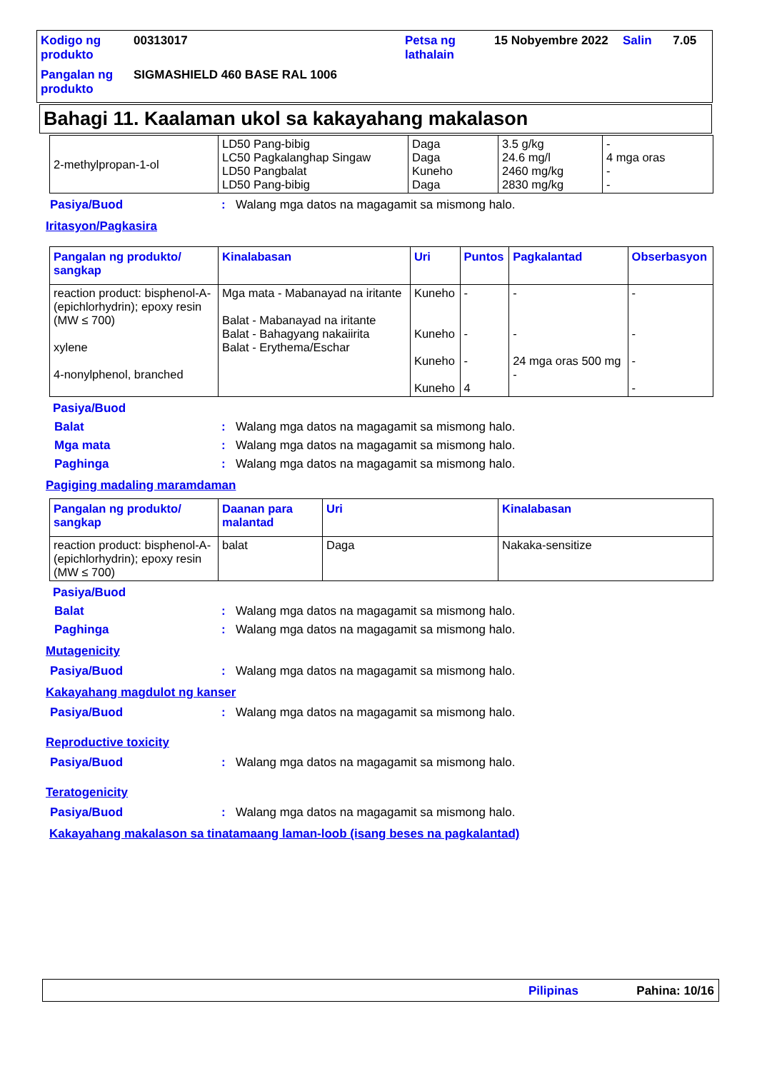| Kodigo ng produkto | 00313017 | Petsa ng lathalain | 15 Nobyembre 2022 | Salin | 7.05 |
| Pangalan ng produkto | SIGMASHIELD 460 BASE RAL 1006 | | | | |
Bahagi 11. Kaalaman ukol sa kakayahang makalason
| 2-methylpropan-1-ol | LD50 Pang-bibig LC50 Pagkalanghap Singaw LD50 Pangbalat LD50 Pang-bibig | Daga Daga Kuneho Daga | 3.5 g/kg 24.6 mg/l 2460 mg/kg 2830 mg/kg | - 4 mga oras - - |
Pasiya/Buod: Walang mga datos na magagamit sa mismong halo.
Iritasyon/Pagkasira
| Pangalan ng produkto/ sangkap | Kinalabasan | Uri | Puntos | Pagkalantad | Obserbasyon |
| --- | --- | --- | --- | --- | --- |
| reaction product: bisphenol-A-(epichlorhydrin); epoxy resin (MW ≤ 700) xylene 4-nonylphenol, branched | Mga mata - Mabanayad na iritante Balat - Mabanayad na iritante Balat - Bahagyang nakaiirita Balat - Erythema/Eschar | Kuneho Kuneho Kuneho Kuneho | - - - 4 | - - 24 mga oras 500 mg - | - - - - |
Pasiya/Buod
Balat: Walang mga datos na magagamit sa mismong halo.
Mga mata: Walang mga datos na magagamit sa mismong halo.
Paghinga: Walang mga datos na magagamit sa mismong halo.
Pagiging madaling maramdaman
| Pangalan ng produkto/ sangkap | Daanan para malantad | Uri | Kinalabasan |
| --- | --- | --- | --- |
| reaction product: bisphenol-A-(epichlorhydrin); epoxy resin (MW ≤ 700) | balat | Daga | Nakaka-sensitize |
Pasiya/Buod
Balat: Walang mga datos na magagamit sa mismong halo.
Paghinga: Walang mga datos na magagamit sa mismong halo.
Mutagenicity
Pasiya/Buod: Walang mga datos na magagamit sa mismong halo.
Kakayahang magdulot ng kanser
Pasiya/Buod: Walang mga datos na magagamit sa mismong halo.
Reproductive toxicity
Pasiya/Buod: Walang mga datos na magagamit sa mismong halo.
Teratogenicity
Pasiya/Buod: Walang mga datos na magagamit sa mismong halo.
Kakayahang makalason sa tinatamaang laman-loob (isang beses na pagkalantad)
Pilipinas Pahina: 10/16